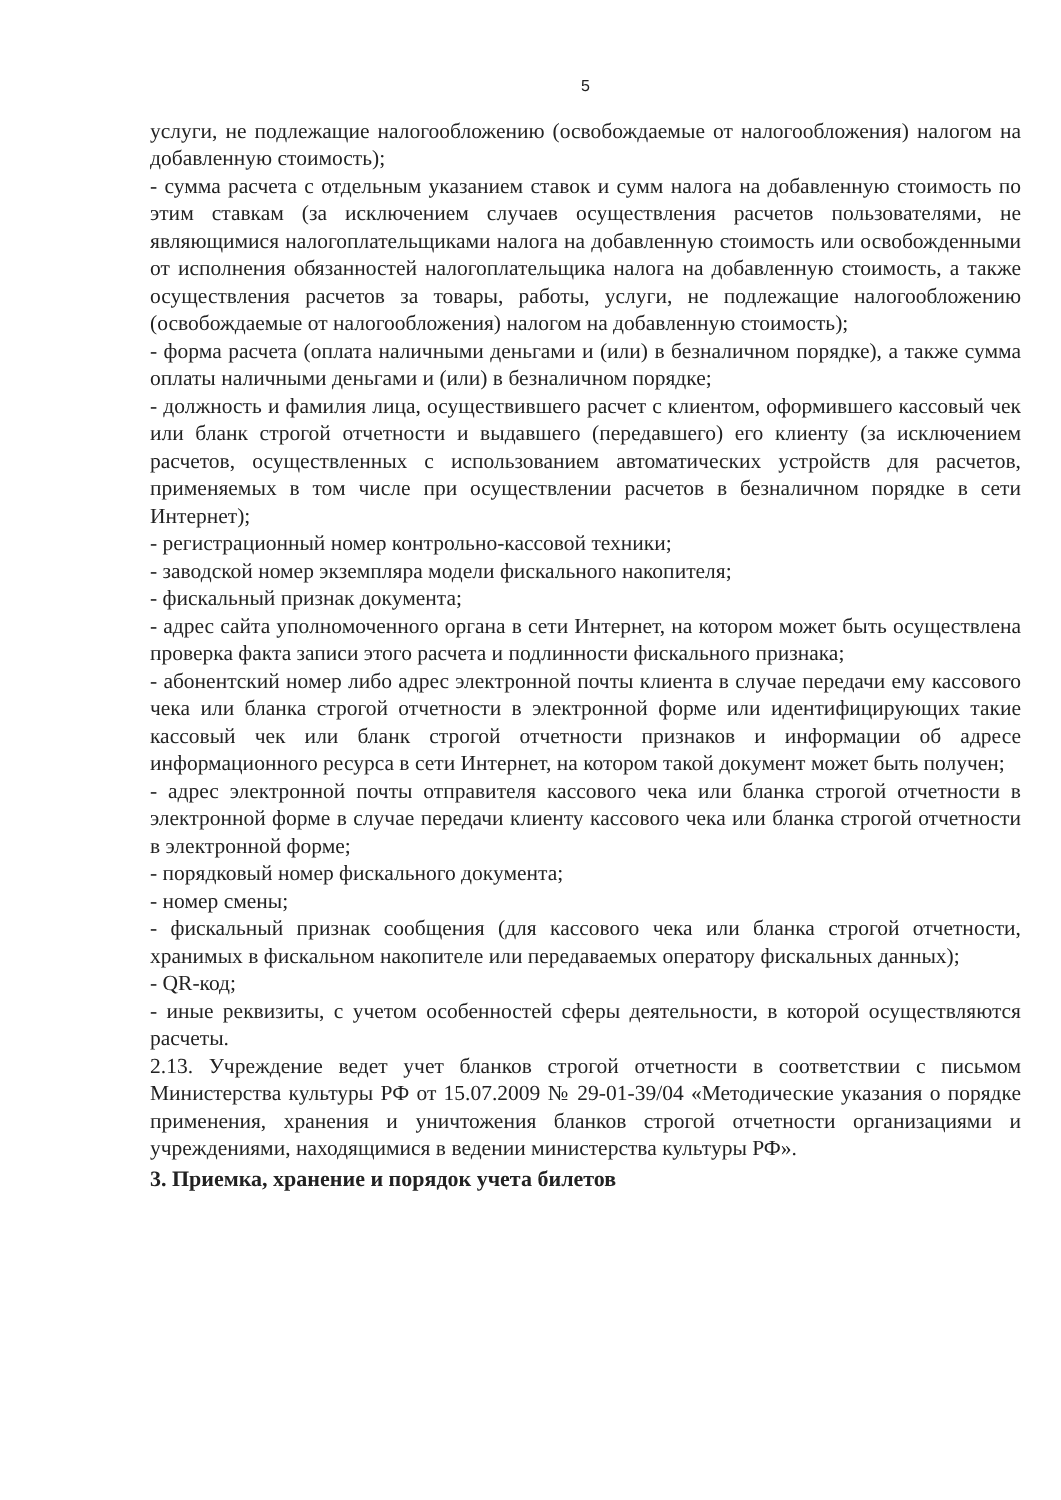5
услуги, не подлежащие налогообложению (освобождаемые от налогообложения) налогом на добавленную стоимость);
- сумма расчета с отдельным указанием ставок и сумм налога на добавленную стоимость по этим ставкам (за исключением случаев осуществления расчетов пользователями, не являющимися налогоплательщиками налога на добавленную стоимость или освобожденными от исполнения обязанностей налогоплательщика налога на добавленную стоимость, а также осуществления расчетов за товары, работы, услуги, не подлежащие налогообложению (освобождаемые от налогообложения) налогом на добавленную стоимость);
- форма расчета (оплата наличными деньгами и (или) в безналичном порядке), а также сумма оплаты наличными деньгами и (или) в безналичном порядке;
- должность и фамилия лица, осуществившего расчет с клиентом, оформившего кассовый чек или бланк строгой отчетности и выдавшего (передавшего) его клиенту (за исключением расчетов, осуществленных с использованием автоматических устройств для расчетов, применяемых в том числе при осуществлении расчетов в безналичном порядке в сети Интернет);
- регистрационный номер контрольно-кассовой техники;
- заводской номер экземпляра модели фискального накопителя;
- фискальный признак документа;
- адрес сайта уполномоченного органа в сети Интернет, на котором может быть осуществлена проверка факта записи этого расчета и подлинности фискального признака;
- абонентский номер либо адрес электронной почты клиента в случае передачи ему кассового чека или бланка строгой отчетности в электронной форме или идентифицирующих такие кассовый чек или бланк строгой отчетности признаков и информации об адресе информационного ресурса в сети Интернет, на котором такой документ может быть получен;
- адрес электронной почты отправителя кассового чека или бланка строгой отчетности в электронной форме в случае передачи клиенту кассового чека или бланка строгой отчетности в электронной форме;
- порядковый номер фискального документа;
- номер смены;
- фискальный признак сообщения (для кассового чека или бланка строгой отчетности, хранимых в фискальном накопителе или передаваемых оператору фискальных данных);
- QR-код;
- иные реквизиты, с учетом особенностей сферы деятельности, в которой осуществляются расчеты.
2.13. Учреждение ведет учет бланков строгой отчетности в соответствии с письмом Министерства культуры РФ от 15.07.2009 № 29-01-39/04 «Методические указания о порядке применения, хранения и уничтожения бланков строгой отчетности организациями и учреждениями, находящимися в ведении министерства культуры РФ».
3. Приемка, хранение и порядок учета билетов